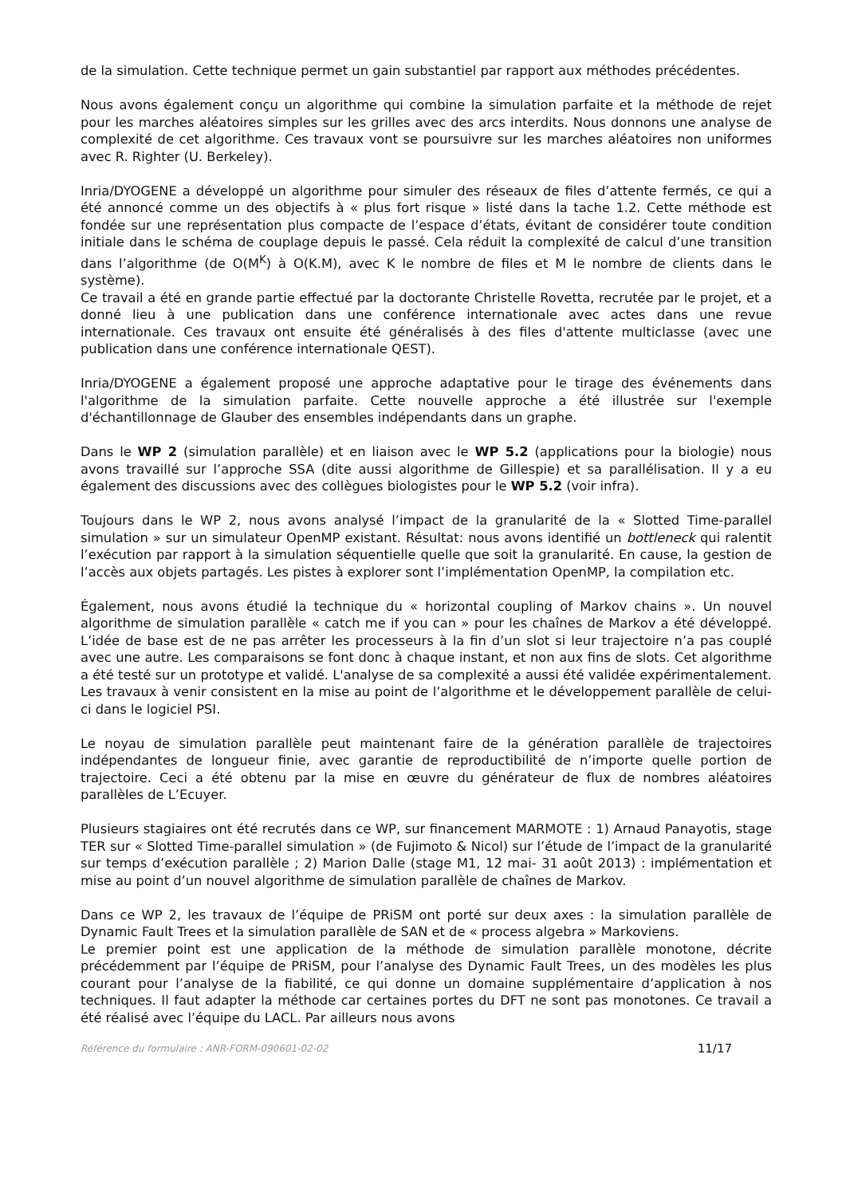de la simulation. Cette technique permet un gain substantiel par rapport aux méthodes précédentes.
Nous avons également conçu un algorithme qui combine la simulation parfaite et la méthode de rejet pour les marches aléatoires simples sur les grilles avec des arcs interdits. Nous donnons une analyse de complexité de cet algorithme. Ces travaux vont se poursuivre sur les marches aléatoires non uniformes avec R. Righter (U. Berkeley).
Inria/DYOGENE a développé un algorithme pour simuler des réseaux de files d’attente fermés, ce qui a été annoncé comme un des objectifs à « plus fort risque » listé dans la tache 1.2. Cette méthode est fondée sur une représentation plus compacte de l’espace d’états, évitant de considérer toute condition initiale dans le schéma de couplage depuis le passé. Cela réduit la complexité de calcul d’une transition dans l’algorithme (de O(M<sup>K</sup>) à O(K.M), avec K le nombre de files et M le nombre de clients dans le système).
Ce travail a été en grande partie effectué par la doctorante Christelle Rovetta, recrutée par le projet, et a donné lieu à une publication dans une conférence internationale avec actes dans une revue internationale. Ces travaux ont ensuite été généralisés à des files d'attente multiclasse (avec une publication dans une conférence internationale QEST).
Inria/DYOGENE a également proposé une approche adaptative pour le tirage des événements dans l'algorithme de la simulation parfaite. Cette nouvelle approche a été illustrée sur l'exemple d'échantillonnage de Glauber des ensembles indépendants dans un graphe.
Dans le WP 2 (simulation parallèle) et en liaison avec le WP 5.2 (applications pour la biologie) nous avons travaillé sur l’approche SSA (dite aussi algorithme de Gillespie) et sa parallélisation. Il y a eu également des discussions avec des collègues biologistes pour le WP 5.2 (voir infra).
Toujours dans le WP 2, nous avons analysé l’impact de la granularité de la « Slotted Time-parallel simulation » sur un simulateur OpenMP existant. Résultat: nous avons identifié un bottleneck qui ralentit l’exécution par rapport à la simulation séquentielle quelle que soit la granularité. En cause, la gestion de l’accès aux objets partagés. Les pistes à explorer sont l’implémentation OpenMP, la compilation etc.
Également, nous avons étudié la technique du « horizontal coupling of Markov chains ». Un nouvel algorithme de simulation parallèle « catch me if you can » pour les chaînes de Markov a été développé. L’idée de base est de ne pas arrêter les processeurs à la fin d’un slot si leur trajectoire n’a pas couplé avec une autre. Les comparaisons se font donc à chaque instant, et non aux fins de slots. Cet algorithme a été testé sur un prototype et validé. L'analyse de sa complexité a aussi été validée expérimentalement. Les travaux à venir consistent en la mise au point de l’algorithme et le développement parallèle de celui-ci dans le logiciel PSI.
Le noyau de simulation parallèle peut maintenant faire de la génération parallèle de trajectoires indépendantes de longueur finie, avec garantie de reproductibilité de n’importe quelle portion de trajectoire. Ceci a été obtenu par la mise en œuvre du générateur de flux de nombres aléatoires parallèles de L’Ecuyer.
Plusieurs stagiaires ont été recrutés dans ce WP, sur financement MARMOTE : 1) Arnaud Panayotis, stage TER sur « Slotted Time-parallel simulation » (de Fujimoto & Nicol) sur l’étude de l’impact de la granularité sur temps d’exécution parallèle ; 2) Marion Dalle (stage M1, 12 mai- 31 août 2013) : implémentation et mise au point d’un nouvel algorithme de simulation parallèle de chaînes de Markov.
Dans ce WP 2, les travaux de l’équipe de PRiSM ont porté sur deux axes : la simulation parallèle de Dynamic Fault Trees et la simulation parallèle de SAN et de « process algebra » Markoviens.
Le premier point est une application de la méthode de simulation parallèle monotone, décrite précédemment par l’équipe de PRiSM, pour l’analyse des Dynamic Fault Trees, un des modèles les plus courant pour l’analyse de la fiabilité, ce qui donne un domaine supplémentaire d’application à nos techniques. Il faut adapter la méthode car certaines portes du DFT ne sont pas monotones. Ce travail a été réalisé avec l’équipe du LACL. Par ailleurs nous avons
Référence du formulaire : ANR-FORM-090601-02-02 11/17